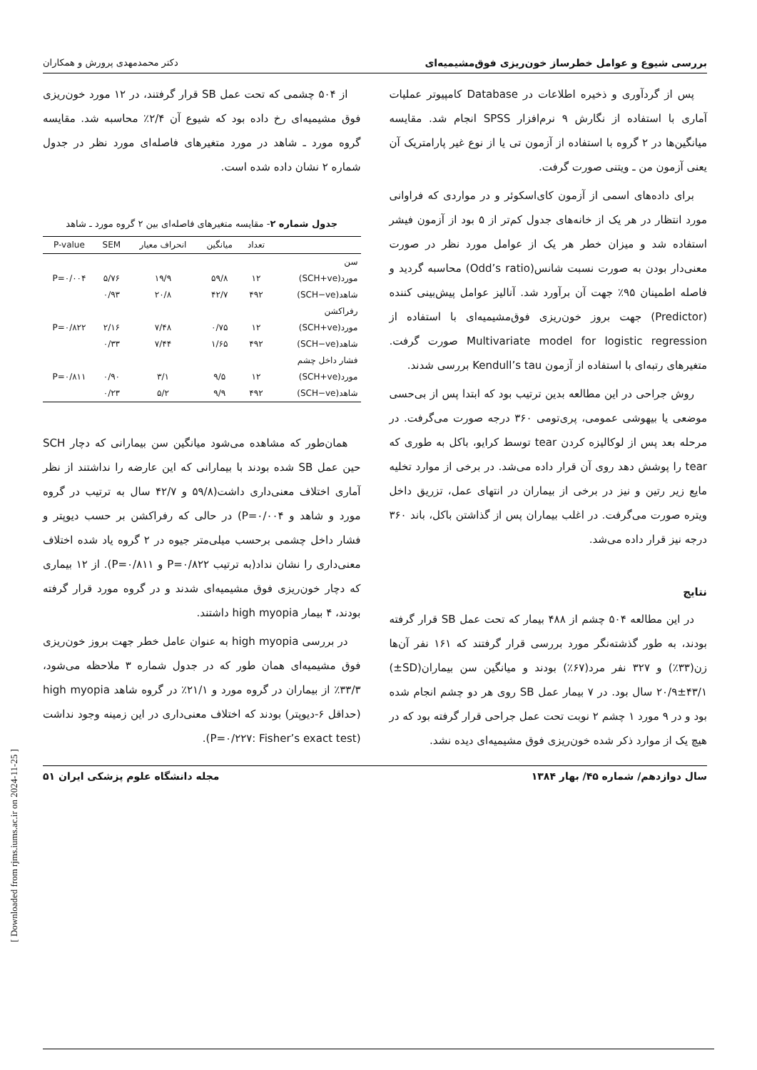بررسی شیوع و عوامل خطرساز خون‌ریزی فوق‌مشیمیه‌ای دکتر محمدمهدی پرورش و همکاران
پس از گردآوری و ذخیره اطلاعات در Database کامپیوتر عملیات آماری با استفاده از نگارش ۹ نرم‌افزار SPSS انجام شد. مقایسه میانگین‌ها در ۲ گروه با استفاده از آزمون تی یا از نوع غیر پارامتریک آن یعنی آزمون من ـ ویتنی صورت گرفت.
برای داده‌های اسمی از آزمون کای‌اسکوئر و در مواردی که فراوانی مورد انتظار در هر یک از خانه‌های جدول کم‌تر از ۵ بود از آزمون فیشر استفاده شد و میزان خطر هر یک از عوامل مورد نظر در صورت معنی‌دار بودن به صورت نسبت شانس(Odd’s ratio) محاسبه گردید و فاصله اطمینان ۹۵٪ جهت آن برآورد شد. آنالیز عوامل پیش‌بینی کننده (Predictor) جهت بروز خون‌ریزی فوق‌مشیمیه‌ای با استفاده از Multivariate model for logistic regression صورت گرفت. متغیرهای رتبه‌ای با استفاده از آزمون Kendull’s tau بررسی شدند.
روش جراحی در این مطالعه بدین ترتیب بود که ابتدا پس از بی‌حسی موضعی یا بیهوشی عمومی، پری‌تومی ۳۶۰ درجه صورت می‌گرفت. در مرحله بعد پس از لوکالیزه کردن tear توسط کرایو، باکل به طوری که tear را پوشش دهد روی آن قرار داده می‌شد. در برخی از موارد تخلیه مایع زیر رتین و نیز در برخی از بیماران در انتهای عمل، تزریق داخل ویتره صورت می‌گرفت. در اغلب بیماران پس از گذاشتن باکل، باند ۳۶۰ درجه نیز قرار داده می‌شد.
نتایج
در این مطالعه ۵۰۴ چشم از ۴۸۸ بیمار که تحت عمل SB قرار گرفته بودند، به طور گذشته‌نگر مورد بررسی قرار گرفتند که ۱۶۱ نفر آن‌ها زن(۳۳٪) و ۳۲۷ نفر مرد(۶۷٪) بودند و میانگین سن بیماران(SD±) ۲۰/۹±۴۳/۱ سال بود. در ۷ بیمار عمل SB روی هر دو چشم انجام شده بود و در ۹ مورد ۱ چشم ۲ نوبت تحت عمل جراحی قرار گرفته بود که در هیچ یک از موارد ذکر شده خون‌ریزی فوق مشیمیه‌ای دیده نشد.
از ۵۰۴ چشمی که تحت عمل SB قرار گرفتند، در ۱۲ مورد خون‌ریزی فوق مشیمیه‌ای رخ داده بود که شیوع آن ۲/۴٪ محاسبه شد. مقایسه گروه مورد ـ شاهد در مورد متغیرهای فاصله‌ای مورد نظر در جدول شماره ۲ نشان داده شده است.
جدول شماره ۲- مقایسه متغیرهای فاصله‌ای بین ۲ گروه مورد ـ شاهد
| | تعداد | میانگین | انحراف معیار | SEM | P-value |
| --- | --- | --- | --- | --- | --- |
| سن | | | | | |
| مورد(SCH+ve) | ۱۲ | ۵۹/۸ | ۱۹/۹ | ۵/۷۶ | P=۰/۰۰۴ |
| شاهد(SCH−ve) | ۴۹۲ | ۴۲/۷ | ۲۰/۸ | ۰/۹۳ | |
| رفراکشن | | | | | |
| مورد(SCH+ve) | ۱۲ | ۰/۷۵ | ۷/۴۸ | ۲/۱۶ | P=۰/۸۲۲ |
| شاهد(SCH−ve) | ۴۹۲ | ۱/۶۵ | ۷/۴۴ | ۰/۳۳ | |
| فشار داخل چشم | | | | | |
| مورد(SCH+ve) | ۱۲ | ۹/۵ | ۳/۱ | ۰/۹۰ | P=۰/۸۱۱ |
| شاهد(SCH−ve) | ۴۹۲ | ۹/۹ | ۵/۲ | ۰/۲۳ | |
همان‌طور که مشاهده می‌شود میانگین سن بیمارانی که دچار SCH حین عمل SB شده بودند با بیمارانی که این عارضه را نداشتند از نظر آماری اختلاف معنی‌داری داشت(۵۹/۸ و ۴۲/۷ سال به ترتیب در گروه مورد و شاهد و P=۰/۰۰۴) در حالی که رفراکشن بر حسب دیوپتر و فشار داخل چشمی برحسب میلی‌متر جیوه در ۲ گروه یاد شده اختلاف معنی‌داری را نشان نداد(به ترتیب P=۰/۸۲۲ و P=۰/۸۱۱). از ۱۲ بیماری که دچار خون‌ریزی فوق مشیمیه‌ای شدند و در گروه مورد قرار گرفته بودند، ۴ بیمار high myopia داشتند.
در بررسی high myopia به عنوان عامل خطر جهت بروز خون‌ریزی فوق مشیمیه‌ای همان طور که در جدول شماره ۳ ملاحظه می‌شود، ۳۳/۳٪ از بیماران در گروه مورد و ۲۱/۱٪ در گروه شاهد high myopia (حداقل ۶-دیوپتر) بودند که اختلاف معنی‌داری در این زمینه وجود نداشت (P=۰/۲۲۷: Fisher’s exact test).
سال دوازدهم/ شماره ۴۵/ بهار ۱۳۸۴ مجله دانشگاه علوم پزشکی ایران ۵۱
[ Downloaded from rjms.iums.ac.ir on 2024-11-25 ]